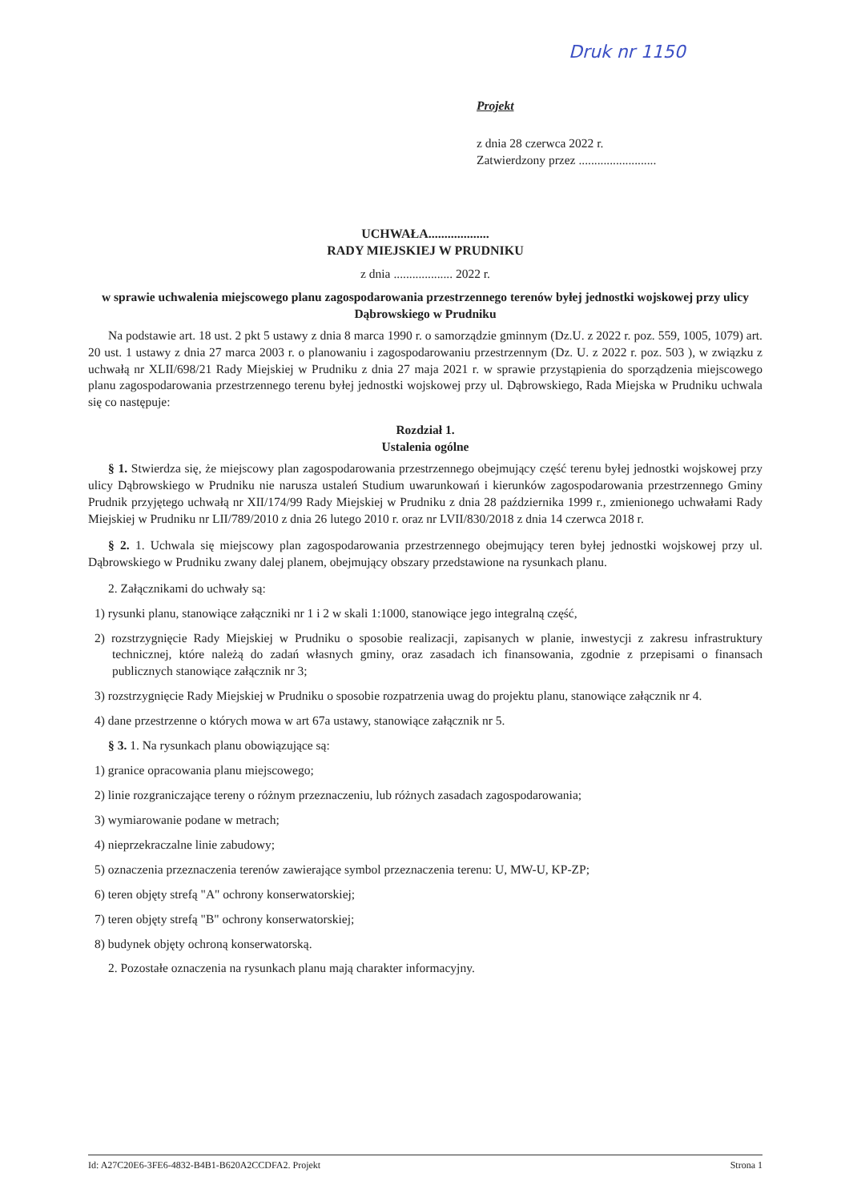Druk nr 1150
Projekt
z dnia 28 czerwca 2022 r.
Zatwierdzony przez .........................
UCHWAŁA...................
RADY MIEJSKIEJ W PRUDNIKU
z dnia ................... 2022 r.
w sprawie uchwalenia miejscowego planu zagospodarowania przestrzennego terenów byłej jednostki wojskowej przy ulicy Dąbrowskiego w Prudniku
Na podstawie art. 18 ust. 2 pkt 5 ustawy z dnia 8 marca 1990 r. o samorządzie gminnym (Dz.U. z 2022 r. poz. 559, 1005, 1079) art. 20 ust. 1 ustawy z dnia 27 marca 2003 r. o planowaniu i zagospodarowaniu przestrzennym (Dz. U. z 2022 r. poz. 503 ), w związku z uchwałą nr XLII/698/21 Rady Miejskiej w Prudniku z dnia 27 maja 2021 r. w sprawie przystąpienia do sporządzenia miejscowego planu zagospodarowania przestrzennego terenu byłej jednostki wojskowej przy ul. Dąbrowskiego, Rada Miejska w Prudniku uchwala się co następuje:
Rozdział 1.
Ustalenia ogólne
§ 1. Stwierdza się, że miejscowy plan zagospodarowania przestrzennego obejmujący część terenu byłej jednostki wojskowej przy ulicy Dąbrowskiego w Prudniku nie narusza ustaleń Studium uwarunkowań i kierunków zagospodarowania przestrzennego Gminy Prudnik przyjętego uchwałą nr XII/174/99 Rady Miejskiej w Prudniku z dnia 28 października 1999 r., zmienionego uchwałami Rady Miejskiej w Prudniku nr LII/789/2010 z dnia 26 lutego 2010 r. oraz nr LVII/830/2018 z dnia 14 czerwca 2018 r.
§ 2. 1. Uchwala się miejscowy plan zagospodarowania przestrzennego obejmujący teren byłej jednostki wojskowej przy ul. Dąbrowskiego w Prudniku zwany dalej planem, obejmujący obszary przedstawione na rysunkach planu.
2. Załącznikami do uchwały są:
1) rysunki planu, stanowiące załączniki nr 1 i 2 w skali 1:1000, stanowiące jego integralną część,
2) rozstrzygnięcie Rady Miejskiej w Prudniku o sposobie realizacji, zapisanych w planie, inwestycji z zakresu infrastruktury technicznej, które należą do zadań własnych gminy, oraz zasadach ich finansowania, zgodnie z przepisami o finansach publicznych stanowiące załącznik nr 3;
3) rozstrzygnięcie Rady Miejskiej w Prudniku o sposobie rozpatrzenia uwag do projektu planu, stanowiące załącznik nr 4.
4) dane przestrzenne o których mowa w art 67a ustawy, stanowiące załącznik nr 5.
§ 3. 1. Na rysunkach planu obowiązujące są:
1) granice opracowania planu miejscowego;
2) linie rozgraniczające tereny o różnym przeznaczeniu, lub różnych zasadach zagospodarowania;
3) wymiarowanie podane w metrach;
4) nieprzekraczalne linie zabudowy;
5) oznaczenia przeznaczenia terenów zawierające symbol przeznaczenia terenu: U, MW-U, KP-ZP;
6) teren objęty strefą "A" ochrony konserwatorskiej;
7) teren objęty strefą "B" ochrony konserwatorskiej;
8) budynek objęty ochroną konserwatorską.
2. Pozostałe oznaczenia na rysunkach planu mają charakter informacyjny.
Id: A27C20E6-3FE6-4832-B4B1-B620A2CCDFA2. Projekt Strona 1